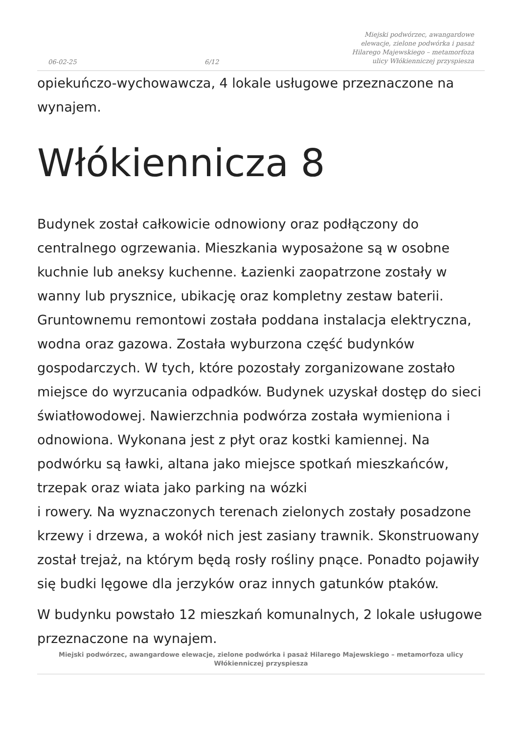06-02-25 6/12 Miejski podwórzec, awangardowe elewacje, zielone podwórka i pasaż Hilarego Majewskiego – metamorfoza ulicy Włókienniczej przyspiesza
opiekuńczo-wychowawcza, 4 lokale usługowe przeznaczone na wynajem.
Włókiennicza 8
Budynek został całkowicie odnowiony oraz podłączony do centralnego ogrzewania. Mieszkania wyposażone są w osobne kuchnie lub aneksy kuchenne. Łazienki zaopatrzone zostały w wanny lub prysznice, ubikację oraz kompletny zestaw baterii. Gruntownemu remontowi została poddana instalacja elektryczna, wodna oraz gazowa. Została wyburzona część budynków gospodarczych. W tych, które pozostały zorganizowane zostało miejsce do wyrzucania odpadków. Budynek uzyskał dostęp do sieci światłowodowej. Nawierzchnia podwórza została wymieniona i odnowiona. Wykonana jest z płyt oraz kostki kamiennej. Na podwórku są ławki, altana jako miejsce spotkań mieszkańców, trzepak oraz wiata jako parking na wózki
i rowery. Na wyznaczonych terenach zielonych zostały posadzone krzewy i drzewa, a wokół nich jest zasiany trawnik. Skonstruowany został trejaż, na którym będą rosły rośliny pnące. Ponadto pojawiły się budki lęgowe dla jerzyków oraz innych gatunków ptaków.
W budynku powstało 12 mieszkań komunalnych, 2 lokale usługowe przeznaczone na wynajem.
Miejski podwórzec, awangardowe elewacje, zielone podwórka i pasaż Hilarego Majewskiego – metamorfoza ulicy Włókienniczej przyspiesza